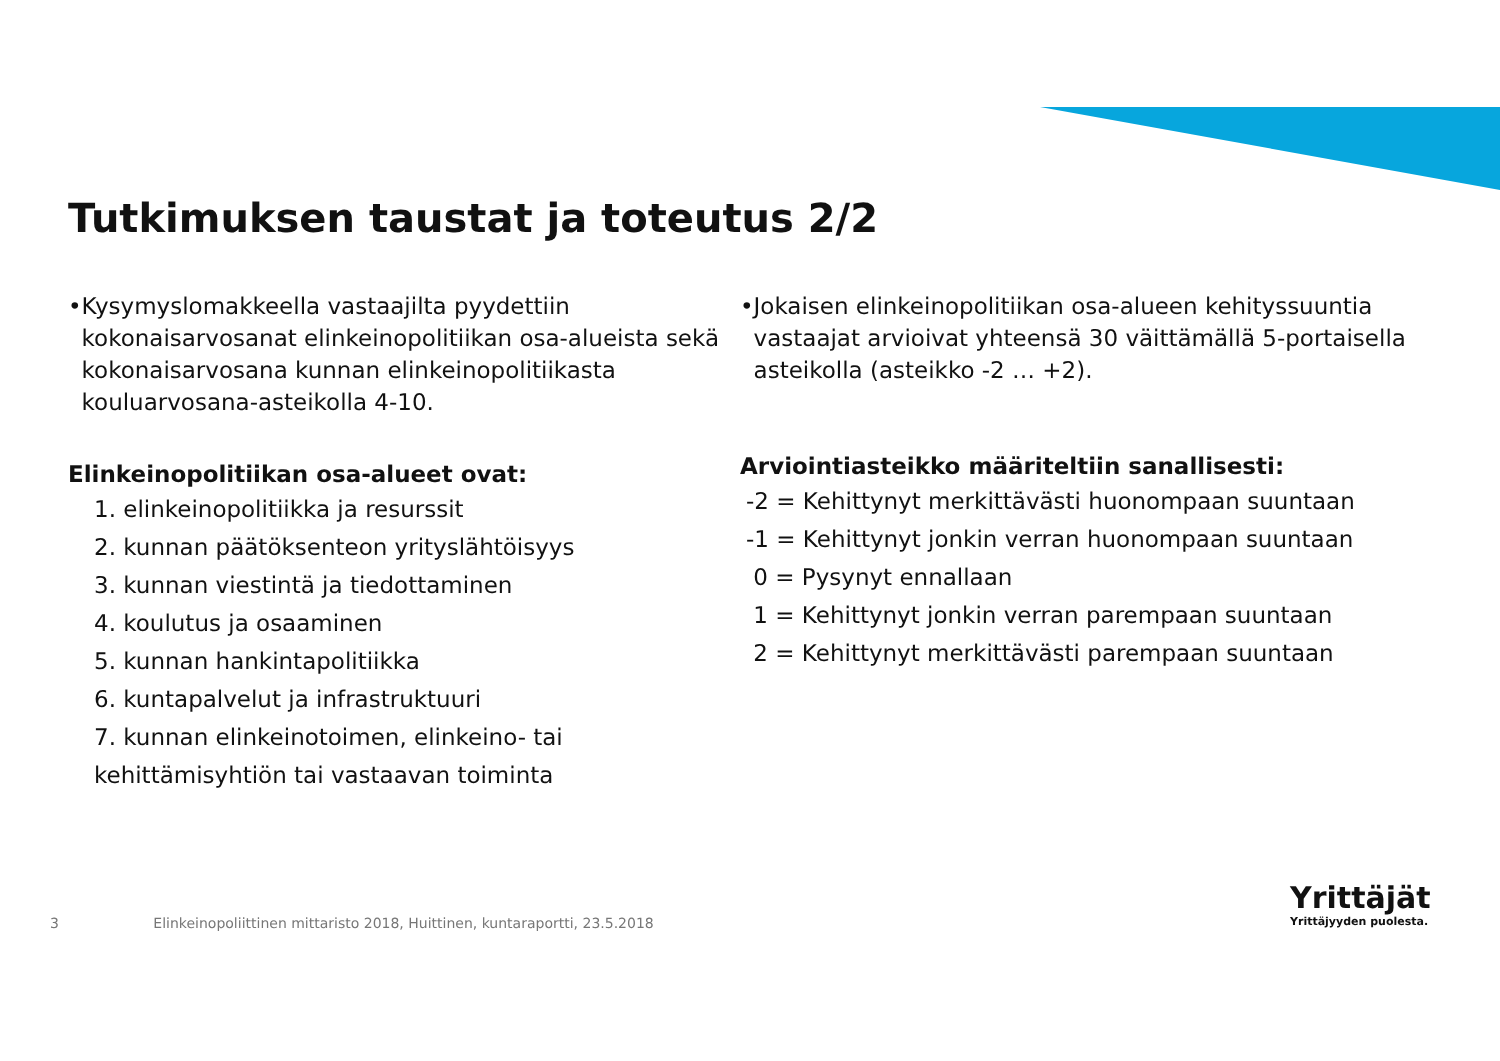Tutkimuksen taustat ja toteutus 2/2
• Kysymyslomakkeella vastaajilta pyydettiin kokonaisarvosanat elinkeinopolitiikan osa-alueista sekä kokonaisarvosana kunnan elinkeinopolitiikasta kouluarvosana-asteikolla 4-10.
Elinkeinopolitiikan osa-alueet ovat:
1. elinkeinopolitiikka ja resurssit
2. kunnan päätöksenteon yrityslähtöisyys
3. kunnan viestintä ja tiedottaminen
4. koulutus ja osaaminen
5. kunnan hankintapolitiikka
6. kuntapalvelut ja infrastruktuuri
7. kunnan elinkeinotoimen, elinkeino- tai kehittämisyhtiön tai vastaavan toiminta
• Jokaisen elinkeinopolitiikan osa-alueen kehityssuuntia vastaajat arvioivat yhteensä 30 väittämällä 5-portaisella asteikolla (asteikko -2 … +2).
Arviointiasteikko määriteltiin sanallisesti:
-2 = Kehittynyt merkittävästi huonompaan suuntaan
-1 = Kehittynyt jonkin verran huonompaan suuntaan
0 = Pysynyt ennallaan
1 = Kehittynyt jonkin verran parempaan suuntaan
2 = Kehittynyt merkittävästi parempaan suuntaan
3 Elinkeinopoliittinen mittaristo 2018, Huittinen, kuntaraportti, 23.5.2018
Yrittäjät
Yrittäjyyden puolesta.